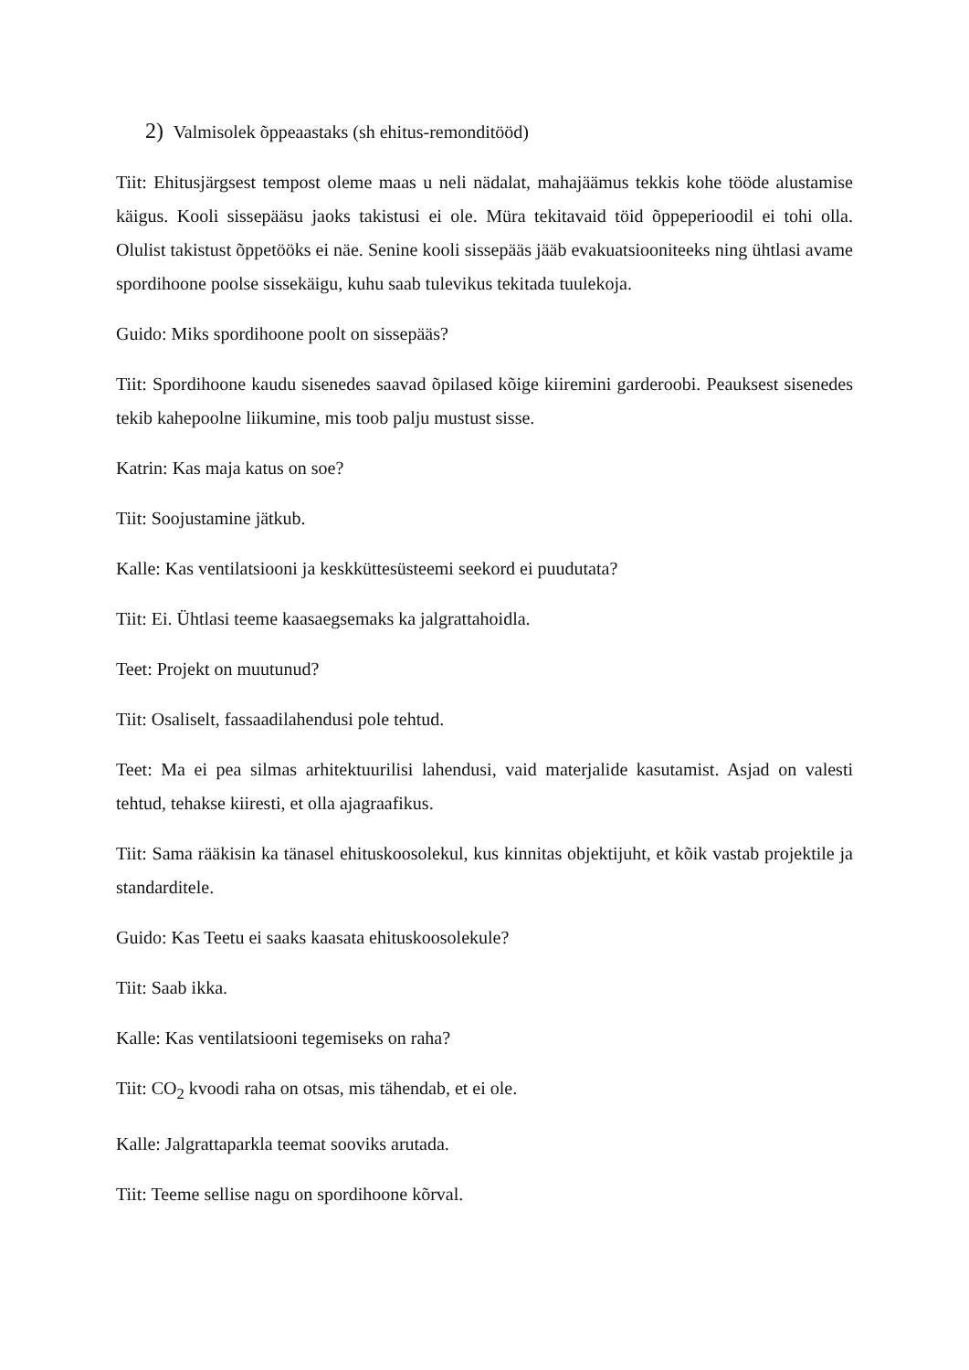2) Valmisolek õppeaastaks (sh ehitus-remonditööd)
Tiit: Ehitusjärgsest tempost oleme maas u neli nädalat, mahajäämus tekkis kohe tööde alustamise käigus. Kooli sissepääsu jaoks takistusi ei ole. Müra tekitavaid töid õppeperioodil ei tohi olla. Olulist takistust õppetööks ei näe. Senine kooli sissepääs jääb evakuatsiooniteeks ning ühtlasi avame spordihoone poolse sissekäigu, kuhu saab tulevikus tekitada tuulekoja.
Guido: Miks spordihoone poolt on sissepääs?
Tiit: Spordihoone kaudu sisenedes saavad õpilased kõige kiiremini garderoobi. Peauksest sisenedes tekib kahepoolne liikumine, mis toob palju mustust sisse.
Katrin: Kas maja katus on soe?
Tiit: Soojustamine jätkub.
Kalle: Kas ventilatsiooni ja keskküttesüsteemi seekord ei puudutata?
Tiit: Ei. Ühtlasi teeme kaasaegsemaks ka jalgrattahoidla.
Teet: Projekt on muutunud?
Tiit: Osaliselt, fassaadilahendusi pole tehtud.
Teet: Ma ei pea silmas arhitektuurilisi lahendusi, vaid materjalide kasutamist. Asjad on valesti tehtud, tehakse kiiresti, et olla ajagraafikus.
Tiit: Sama rääkisin ka tänasel ehituskoosolekul, kus kinnitas objektijuht, et kõik vastab projektile ja standarditele.
Guido: Kas Teetu ei saaks kaasata ehituskoosolekule?
Tiit: Saab ikka.
Kalle: Kas ventilatsiooni tegemiseks on raha?
Tiit: CO<sub>2</sub> kvoodi raha on otsas, mis tähendab, et ei ole.
Kalle: Jalgrattaparkla teemat sooviks arutada.
Tiit: Teeme sellise nagu on spordihoone kõrval.